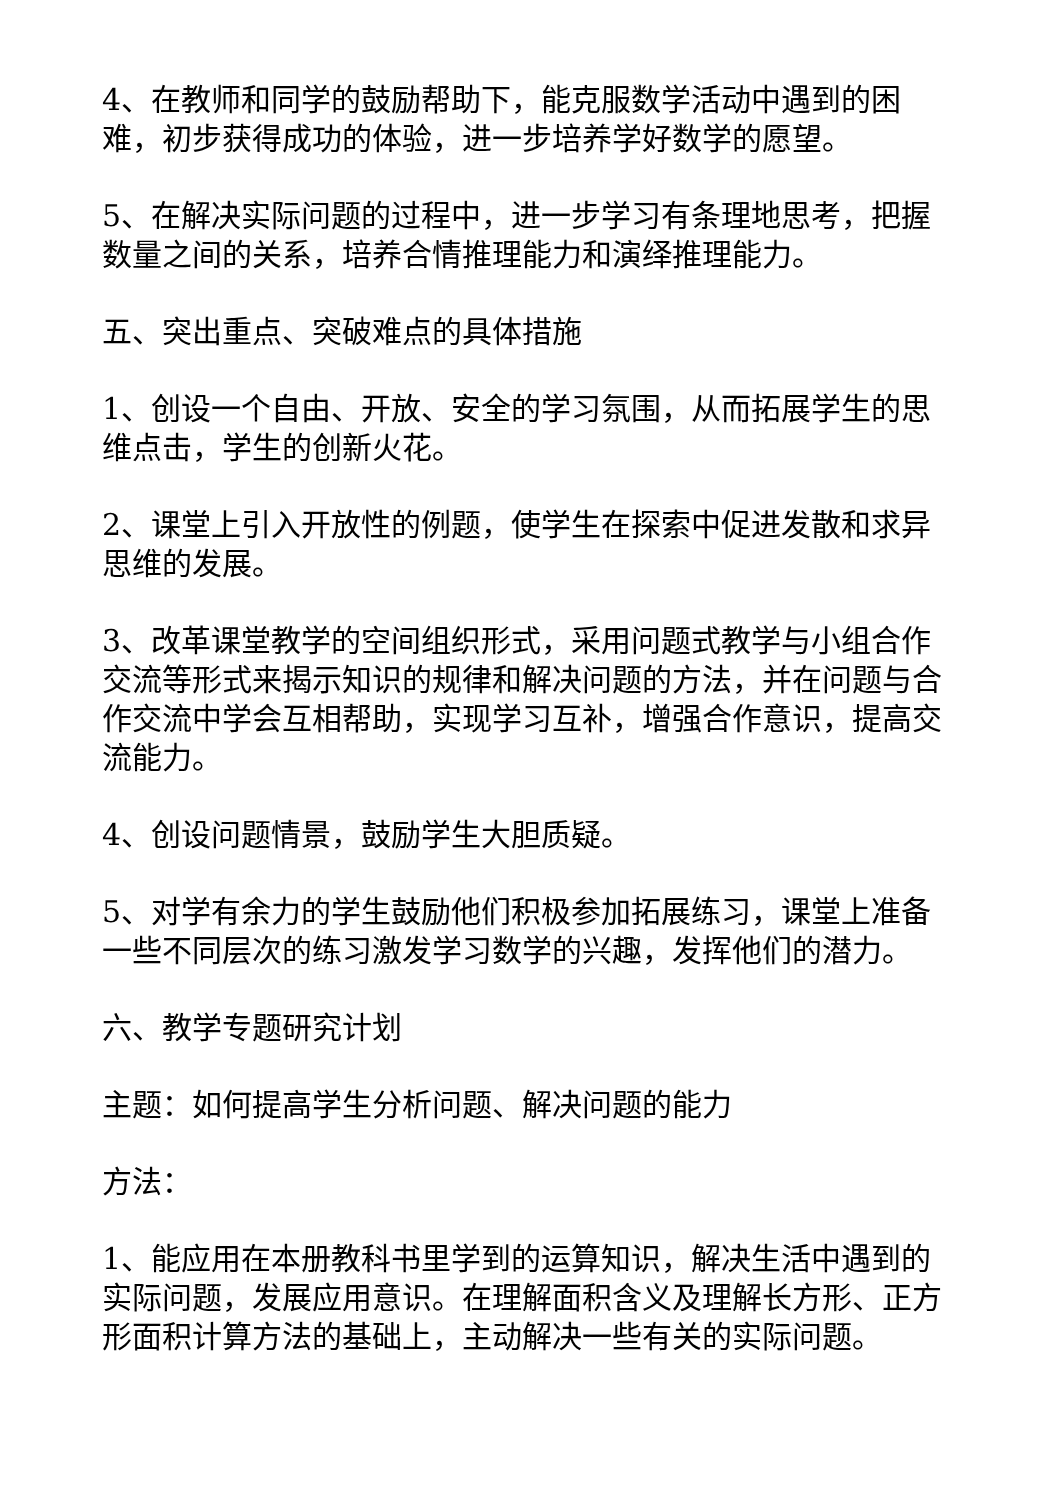4、在教师和同学的鼓励帮助下，能克服数学活动中遇到的困难，初步获得成功的体验，进一步培养学好数学的愿望。
5、在解决实际问题的过程中，进一步学习有条理地思考，把握数量之间的关系，培养合情推理能力和演绎推理能力。
五、突出重点、突破难点的具体措施
1、创设一个自由、开放、安全的学习氛围，从而拓展学生的思维点击，学生的创新火花。
2、课堂上引入开放性的例题，使学生在探索中促进发散和求异思维的发展。
3、改革课堂教学的空间组织形式，采用问题式教学与小组合作交流等形式来揭示知识的规律和解决问题的方法，并在问题与合作交流中学会互相帮助，实现学习互补，增强合作意识，提高交流能力。
4、创设问题情景，鼓励学生大胆质疑。
5、对学有余力的学生鼓励他们积极参加拓展练习，课堂上准备一些不同层次的练习激发学习数学的兴趣，发挥他们的潜力。
六、教学专题研究计划
主题：如何提高学生分析问题、解决问题的能力
方法：
1、能应用在本册教科书里学到的运算知识，解决生活中遇到的实际问题，发展应用意识。在理解面积含义及理解长方形、正方形面积计算方法的基础上，主动解决一些有关的实际问题。